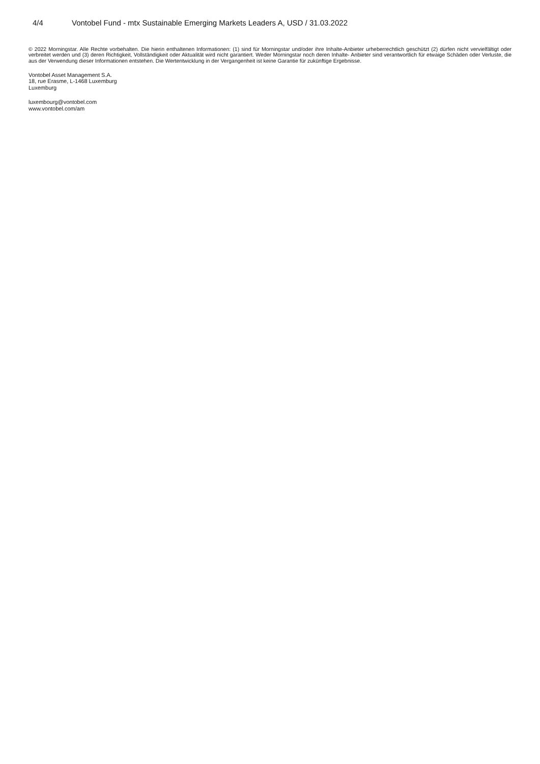4/4 Vontobel Fund - mtx Sustainable Emerging Markets Leaders A, USD / 31.03.2022
© 2022 Morningstar. Alle Rechte vorbehalten. Die hierin enthaltenen Informationen: (1) sind für Morningstar und/oder ihre Inhalte-Anbieter urheberrechtlich geschützt (2) dürfen nicht vervielfältigt oder verbreitet werden und (3) deren Richtigkeit, Vollständigkeit oder Aktualität wird nicht garantiert. Weder Morningstar noch deren Inhalte- Anbieter sind verantwortlich für etwaige Schäden oder Verluste, die aus der Verwendung dieser Informationen entstehen. Die Wertentwicklung in der Vergangenheit ist keine Garantie für zukünftige Ergebnisse.
Vontobel Asset Management S.A.
18, rue Erasme, L-1468 Luxemburg
Luxemburg
luxembourg@vontobel.com
www.vontobel.com/am